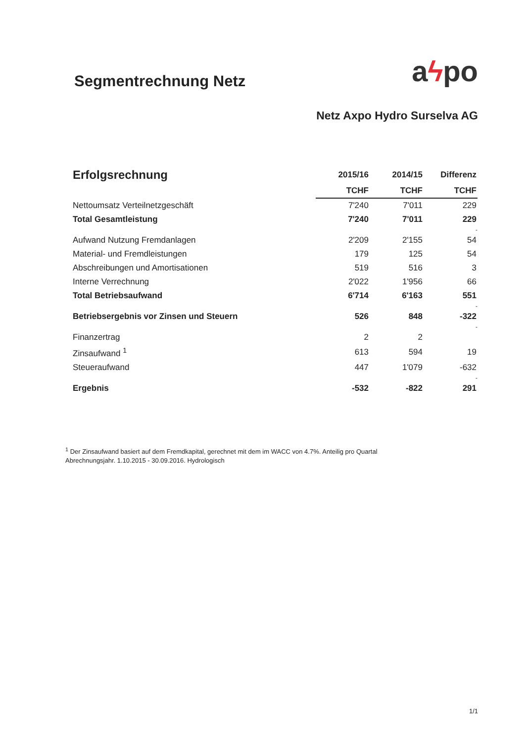Segmentrechnung Netz
aϟpo
Netz Axpo Hydro Surselva AG
| Erfolgsrechnung | 2015/16 | 2014/15 | Differenz |
| --- | --- | --- | --- |
| | TCHF | TCHF | TCHF |
| Nettoumsatz Verteilnetzgeschäft | 7'240 | 7'011 | 229 |
| Total Gesamtleistung | 7'240 | 7'011 | 229 |
| | | | - |
| Aufwand Nutzung Fremdanlagen | 2'209 | 2'155 | 54 |
| Material- und Fremdleistungen | 179 | 125 | 54 |
| Abschreibungen und Amortisationen | 519 | 516 | 3 |
| Interne Verrechnung | 2'022 | 1'956 | 66 |
| Total Betriebsaufwand | 6'714 | 6'163 | 551 |
| | | | - |
| Betriebsergebnis vor Zinsen und Steuern | 526 | 848 | -322 |
| | | | - |
| Finanzertrag | 2 | 2 | |
| Zinsaufwand <sup>1</sup> | 613 | 594 | 19 |
| Steueraufwand | 447 | 1'079 | -632 |
| | | | - |
| Ergebnis | -532 | -822 | 291 |
<sup>1</sup> Der Zinsaufwand basiert auf dem Fremdkapital, gerechnet mit dem im WACC von 4.7%. Anteilig pro Quartal Abrechnungsjahr. 1.10.2015 - 30.09.2016. Hydrologisch
1/1